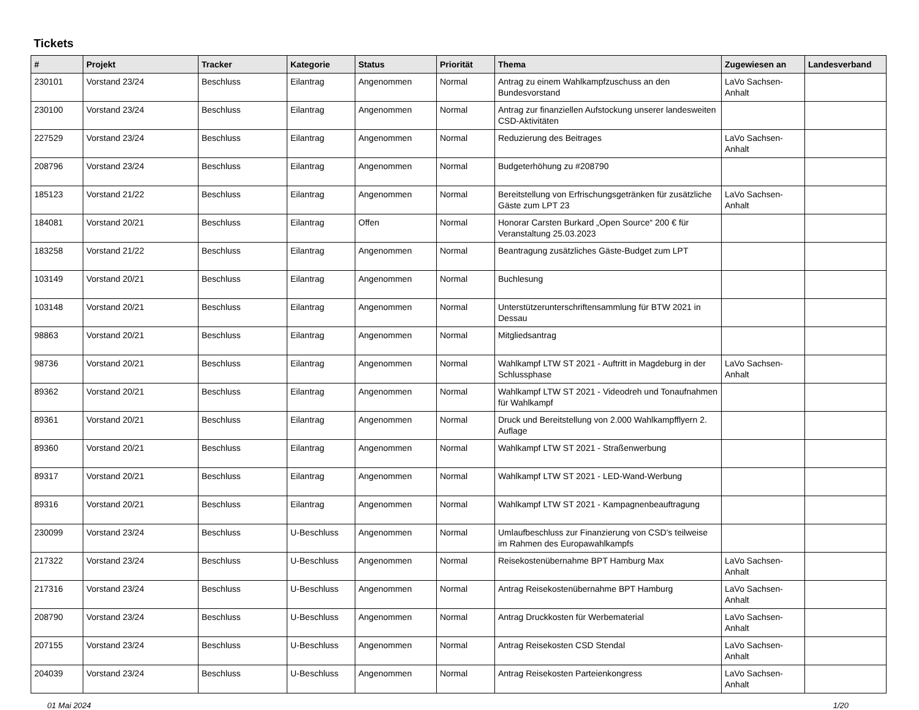Tickets
| # | Projekt | Tracker | Kategorie | Status | Priorität | Thema | Zugewiesen an | Landesverband |
| --- | --- | --- | --- | --- | --- | --- | --- | --- |
| 230101 | Vorstand 23/24 | Beschluss | Eilantrag | Angenommen | Normal | Antrag zu einem Wahlkampfzuschuss an den Bundesvorstand | LaVo Sachsen-Anhalt | |
| 230100 | Vorstand 23/24 | Beschluss | Eilantrag | Angenommen | Normal | Antrag zur finanziellen Aufstockung unserer landesweiten CSD-Aktivitäten | | |
| 227529 | Vorstand 23/24 | Beschluss | Eilantrag | Angenommen | Normal | Reduzierung des Beitrages | LaVo Sachsen-Anhalt | |
| 208796 | Vorstand 23/24 | Beschluss | Eilantrag | Angenommen | Normal | Budgeterhöhung zu #208790 | | |
| 185123 | Vorstand 21/22 | Beschluss | Eilantrag | Angenommen | Normal | Bereitstellung von Erfrischungsgetränken für zusätzliche Gäste zum LPT 23 | LaVo Sachsen-Anhalt | |
| 184081 | Vorstand 20/21 | Beschluss | Eilantrag | Offen | Normal | Honorar Carsten Burkard „Open Source“ 200 € für Veranstaltung 25.03.2023 | | |
| 183258 | Vorstand 21/22 | Beschluss | Eilantrag | Angenommen | Normal | Beantragung zusätzliches Gäste-Budget zum LPT | | |
| 103149 | Vorstand 20/21 | Beschluss | Eilantrag | Angenommen | Normal | Buchlesung | | |
| 103148 | Vorstand 20/21 | Beschluss | Eilantrag | Angenommen | Normal | Unterstützerunterschriftensammlung für BTW 2021 in Dessau | | |
| 98863 | Vorstand 20/21 | Beschluss | Eilantrag | Angenommen | Normal | Mitgliedsantrag | | |
| 98736 | Vorstand 20/21 | Beschluss | Eilantrag | Angenommen | Normal | Wahlkampf LTW ST 2021 - Auftritt in Magdeburg in der Schlussphase | LaVo Sachsen-Anhalt | |
| 89362 | Vorstand 20/21 | Beschluss | Eilantrag | Angenommen | Normal | Wahlkampf LTW ST 2021 - Videodreh und Tonaufnahmen für Wahlkampf | | |
| 89361 | Vorstand 20/21 | Beschluss | Eilantrag | Angenommen | Normal | Druck und Bereitstellung von 2.000 Wahlkampfflyern 2. Auflage | | |
| 89360 | Vorstand 20/21 | Beschluss | Eilantrag | Angenommen | Normal | Wahlkampf LTW ST 2021 - Straßenwerbung | | |
| 89317 | Vorstand 20/21 | Beschluss | Eilantrag | Angenommen | Normal | Wahlkampf LTW ST 2021 - LED-Wand-Werbung | | |
| 89316 | Vorstand 20/21 | Beschluss | Eilantrag | Angenommen | Normal | Wahlkampf LTW ST 2021 - Kampagnenbeauftragung | | |
| 230099 | Vorstand 23/24 | Beschluss | U-Beschluss | Angenommen | Normal | Umlaufbeschluss zur Finanzierung von CSD's teilweise im Rahmen des Europawahlkampfs | | |
| 217322 | Vorstand 23/24 | Beschluss | U-Beschluss | Angenommen | Normal | Reisekostenübernahme BPT Hamburg Max | LaVo Sachsen-Anhalt | |
| 217316 | Vorstand 23/24 | Beschluss | U-Beschluss | Angenommen | Normal | Antrag Reisekostenübernahme BPT Hamburg | LaVo Sachsen-Anhalt | |
| 208790 | Vorstand 23/24 | Beschluss | U-Beschluss | Angenommen | Normal | Antrag Druckkosten für Werbematerial | LaVo Sachsen-Anhalt | |
| 207155 | Vorstand 23/24 | Beschluss | U-Beschluss | Angenommen | Normal | Antrag Reisekosten CSD Stendal | LaVo Sachsen-Anhalt | |
| 204039 | Vorstand 23/24 | Beschluss | U-Beschluss | Angenommen | Normal | Antrag Reisekosten Parteienkongress | LaVo Sachsen-Anhalt | |
01 Mai 2024 1/20